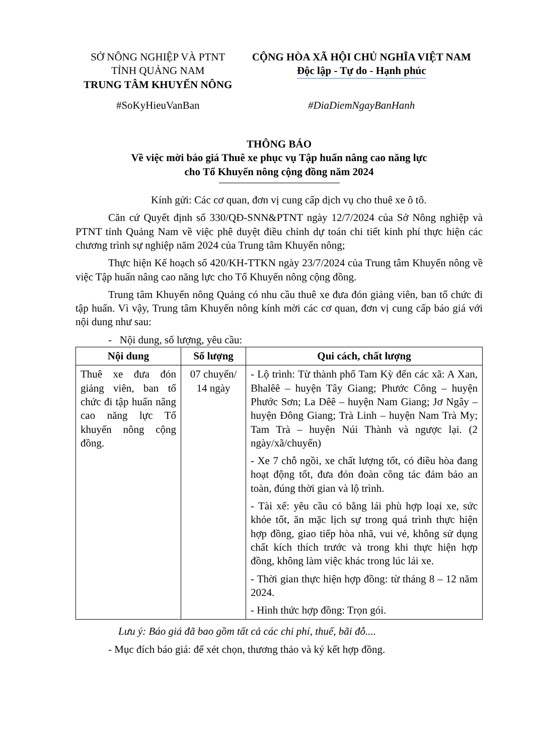SỞ NÔNG NGHIỆP VÀ PTNT
TỈNH QUẢNG NAM
TRUNG TÂM KHUYẾN NÔNG
CỘNG HÒA XÃ HỘI CHỦ NGHĨA VIỆT NAM
Độc lập - Tự do - Hạnh phúc
#SoKyHieuVanBan #DiaDiemNgayBanHanh
THÔNG BÁO
Về việc mời báo giá Thuê xe phục vụ Tập huấn nâng cao năng lực
cho Tổ Khuyến nông cộng đồng năm 2024
Kính gửi: Các cơ quan, đơn vị cung cấp dịch vụ cho thuê xe ô tô.
Căn cứ Quyết định số 330/QĐ-SNN&PTNT ngày 12/7/2024 của Sở Nông nghiệp và PTNT tỉnh Quảng Nam về việc phê duyệt điều chỉnh dự toán chi tiết kinh phí thực hiện các chương trình sự nghiệp năm 2024 của Trung tâm Khuyến nông;
Thực hiện Kế hoạch số 420/KH-TTKN ngày 23/7/2024 của Trung tâm Khuyến nông về việc Tập huấn nâng cao năng lực cho Tổ Khuyến nông cộng đồng.
Trung tâm Khuyến nông Quảng có nhu cầu thuê xe đưa đón giảng viên, ban tổ chức đi tập huấn. Vì vậy, Trung tâm Khuyến nông kính mời các cơ quan, đơn vị cung cấp báo giá với nội dung như sau:
- Nội dung, số lượng, yêu cầu:
| Nội dung | Số lượng | Qui cách, chất lượng |
| --- | --- | --- |
| Thuê xe đưa đón giảng viên, ban tổ chức đi tập huấn nâng cao năng lực Tổ khuyến nông cộng đồng. | 07 chuyến/ 14 ngày | - Lộ trình: Từ thành phố Tam Kỳ đến các xã: A Xan, Bhalêê – huyện Tây Giang; Phước Công – huyện Phước Sơn; La Dêê – huyện Nam Giang; Jơ Ngây – huyện Đông Giang; Trà Linh – huyện Nam Trà My; Tam Trà – huyện Núi Thành và ngược lại. (2 ngày/xã/chuyến) - Xe 7 chỗ ngồi, xe chất lượng tốt, có điều hòa đang hoạt động tốt, đưa đón đoàn công tác đảm bảo an toàn, đúng thời gian và lộ trình. - Tài xế: yêu cầu có bằng lái phù hợp loại xe, sức khỏe tốt, ăn mặc lịch sự trong quá trình thực hiện hợp đồng, giao tiếp hòa nhã, vui vẻ, không sử dụng chất kích thích trước và trong khi thực hiện hợp đồng, không làm việc khác trong lúc lái xe. - Thời gian thực hiện hợp đồng: từ tháng 8 – 12 năm 2024. - Hình thức hợp đồng: Trọn gói. |
Lưu ý: Báo giá đã bao gồm tất cả các chi phí, thuế, bãi đỗ....
- Mục đích báo giá: để xét chọn, thương thảo và ký kết hợp đồng.